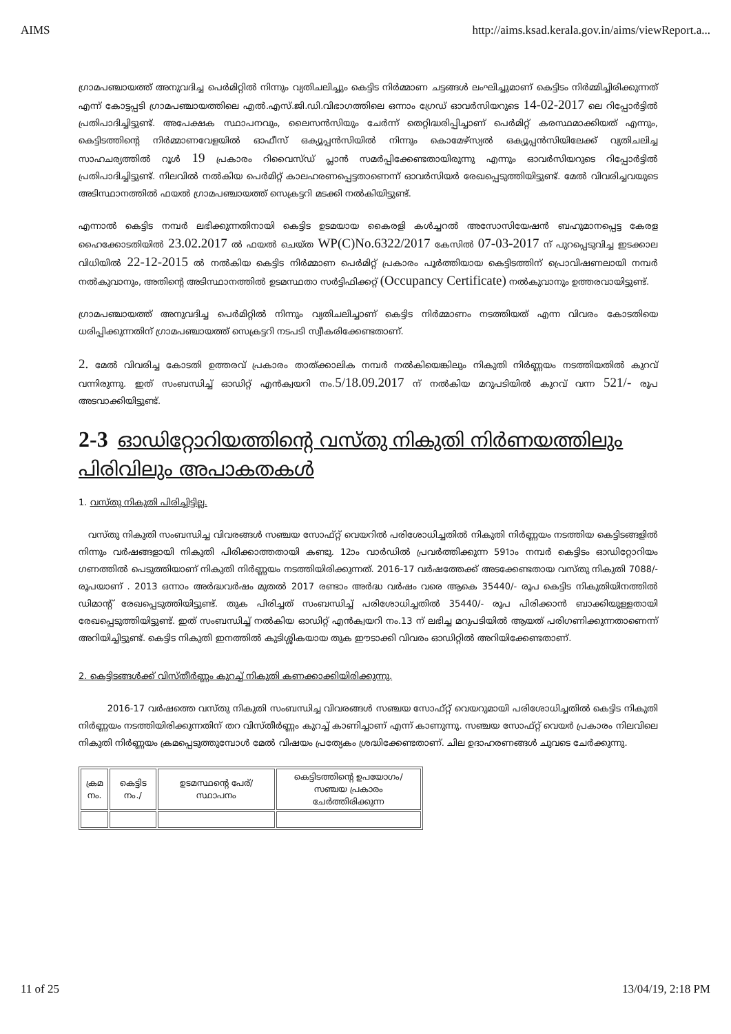AIMS http://aims.ksad.kerala.gov.in/aims/viewReport.a...
ഗ്രാമപഞ്ചായത്ത് അനുവദിച്ച പെർമിറ്റിൽ നിന്നും വ്യതിചലിച്ചും കെട്ടിട നിർമ്മാണ ചട്ടങ്ങൾ ലംഘിച്ചുമാണ് കെട്ടിടം നിർമ്മിച്ചിരിക്കുന്നത് എന്ന് കോട്ടപ്പടി ഗ്രാമപഞ്ചായത്തിലെ എൽ.എസ്.ജി.ഡി.വിഭാഗത്തിലെ ഒന്നാം ഗ്രേഡ് ഓവർസിയറുടെ 14-02-2017 ലെ റിപ്പോർട്ടിൽ പ്രതിപാദിച്ചിട്ടുണ്ട്. അപേക്ഷക സ്ഥാപനവും, ലൈസൻസിയും ചേർന്ന് തെറ്റിദ്ധരിപ്പിച്ചാണ് പെർമിറ്റ് കരസ്ഥമാക്കിയത് എന്നും, കെട്ടിടത്തിന്റെ നിർമ്മാണവേളയിൽ ഓഫീസ് ഒക്യൂപ്പൻസിയിൽ നിന്നും കൊമേഴ്സ്യൽ ഒക്യൂപ്പൻസിയിലേക്ക് വ്യതിചലിച്ച സാഹചര്യത്തിൽ റൂൾ 19 പ്രകാരം റിവൈസ്ഡ് പ്ലാൻ സമർപ്പിക്കേണ്ടതായിരുന്നു എന്നും ഓവർസിയറുടെ റിപ്പോർട്ടിൽ പ്രതിപാദിച്ചിട്ടുണ്ട്. നിലവിൽ നൽകിയ പെർമിറ്റ് കാലഹരണപ്പെട്ടതാണെന്ന് ഓവർസിയർ രേഖപ്പെടുത്തിയിട്ടുണ്ട്. മേൽ വിവരിച്ചവയുടെ അടിസ്ഥാനത്തിൽ ഫയൽ ഗ്രാമപഞ്ചായത്ത് സെക്രട്ടറി മടക്കി നൽകിയിട്ടുണ്ട്.
എന്നാൽ കെട്ടിട നമ്പർ ലഭിക്കുന്നതിനായി കെട്ടിട ഉടമയായ കൈരളി കൾച്ചറൽ അസോസിയേഷൻ ബഹുമാനപ്പെട്ട കേരള ഹൈക്കോടതിയിൽ 23.02.2017 ൽ ഫയൽ ചെയ്ത WP(C)No.6322/2017 കേസിൽ 07-03-2017 ന് പുറപ്പെടുവിച്ച ഇടക്കാല വിധിയിൽ 22-12-2015 ൽ നൽകിയ കെട്ടിട നിർമ്മാണ പെർമിറ്റ് പ്രകാരം പൂർത്തിയായ കെട്ടിടത്തിന് പ്രൊവിഷണലായി നമ്പർ നൽകുവാനും, അതിന്റെ അടിസ്ഥാനത്തിൽ ഉടമസ്ഥതാ സർട്ടിഫിക്കറ്റ് (Occupancy Certificate) നൽകുവാനും ഉത്തരവായിട്ടുണ്ട്.
ഗ്രാമപഞ്ചായത്ത് അനുവദിച്ച പെർമിറ്റിൽ നിന്നും വ്യതിചലിച്ചാണ് കെട്ടിട നിർമ്മാണം നടത്തിയത് എന്ന വിവരം കോടതിയെ ധരിപ്പിക്കുന്നതിന് ഗ്രാമപഞ്ചായത്ത് സെക്രട്ടറി നടപടി സ്വീകരിക്കേണ്ടതാണ്.
2. മേൽ വിവരിച്ച കോടതി ഉത്തരവ് പ്രകാരം താത്ക്കാലിക നമ്പർ നൽകിയെങ്കിലും നികുതി നിർണ്ണയം നടത്തിയതിൽ കുറവ് വന്നിരുന്നു. ഇത് സംബന്ധിച്ച് ഓഡിറ്റ് എൻക്വയറി നം.5/18.09.2017 ന് നൽകിയ മറുപടിയിൽ കുറവ് വന്ന 521/- രൂപ അടവാക്കിയിട്ടുണ്ട്.
2-3 ഓഡിറ്റോറിയത്തിന്റെ വസ്തു നികുതി നിർണയത്തിലും പിരിവിലും അപാകതകൾ
1. വസ്തു നികുതി പിരിച്ചിട്ടില്ല.
വസ്തു നികുതി സംബന്ധിച്ച വിവരങ്ങൾ സഞ്ചയ സോഫ്റ്റ് വെയറിൽ പരിശോധിച്ചതിൽ നികുതി നിർണ്ണയം നടത്തിയ കെട്ടിടങ്ങളിൽ നിന്നും വർഷങ്ങളായി നികുതി പിരിക്കാത്തതായി കണ്ടു. 12ാം വാർഡിൽ പ്രവർത്തിക്കുന്ന 591ാം നമ്പർ കെട്ടിടം ഓഡിറ്റോറിയം ഗണത്തിൽ പെടുത്തിയാണ് നികുതി നിർണ്ണയം നടത്തിയിരിക്കുന്നത്. 2016-17 വർഷത്തേക്ക് അടക്കേണ്ടതായ വസ്തു നികുതി 7088/- രൂപയാണ് . 2013 ഒന്നാം അർദ്ധവർഷം മുതൽ 2017 രണ്ടാം അർദ്ധ വർഷം വരെ ആകെ 35440/- രൂപ കെട്ടിട നികുതിയിനത്തിൽ ഡിമാന്റ് രേഖപ്പെടുത്തിയിട്ടുണ്ട്. തുക പിരിച്ചത് സംബന്ധിച്ച് പരിശോധിച്ചതിൽ 35440/- രൂപ പിരിക്കാൻ ബാക്കിയുള്ളതായി രേഖപ്പെടുത്തിയിട്ടുണ്ട്. ഇത് സംബന്ധിച്ച് നൽകിയ ഓഡിറ്റ് എൻക്വയറി നം.13 ന് ലഭിച്ച മറുപടിയിൽ ആയത് പരിഗണിക്കുന്നതാണെന്ന് അറിയിച്ചിട്ടുണ്ട്. കെട്ടിട നികുതി ഇനത്തിൽ കുടിശ്ശികയായ തുക ഈടാക്കി വിവരം ഓഡിറ്റിൽ അറിയിക്കേണ്ടതാണ്.
2. കെട്ടിടങ്ങൾക്ക് വിസ്തീർണ്ണം കുറച്ച് നികുതി കണക്കാക്കിയിരിക്കുന്നു.
2016-17 വർഷത്തെ വസ്തു നികുതി സംബന്ധിച്ച വിവരങ്ങൾ സഞ്ചയ സോഫ്റ്റ് വെയറുമായി പരിശോധിച്ചതിൽ കെട്ടിട നികുതി നിർണ്ണയം നടത്തിയിരിക്കുന്നതിന് തറ വിസ്തീർണ്ണം കുറച്ച് കാണിച്ചാണ് എന്ന് കാണുന്നു. സഞ്ചയ സോഫ്റ്റ് വെയർ പ്രകാരം നിലവിലെ നികുതി നിർണ്ണയം ക്രമപ്പെടുത്തുമ്പോൾ മേൽ വിഷയം പ്രത്യേകം ശ്രദ്ധിക്കേണ്ടതാണ്. ചില ഉദാഹരണങ്ങൾ ചുവടെ ചേർക്കുന്നു.
| ക്രമ നം. | കെട്ടിട നം./ | ഉടമസ്ഥന്റെ പേര്/സ്ഥാപനം | കെട്ടിടത്തിന്റെ ഉപയോഗം/സഞ്ചയ പ്രകാരം ചേർത്തിരിക്കുന്ന |
11 of 25 13/04/19, 2:18 PM